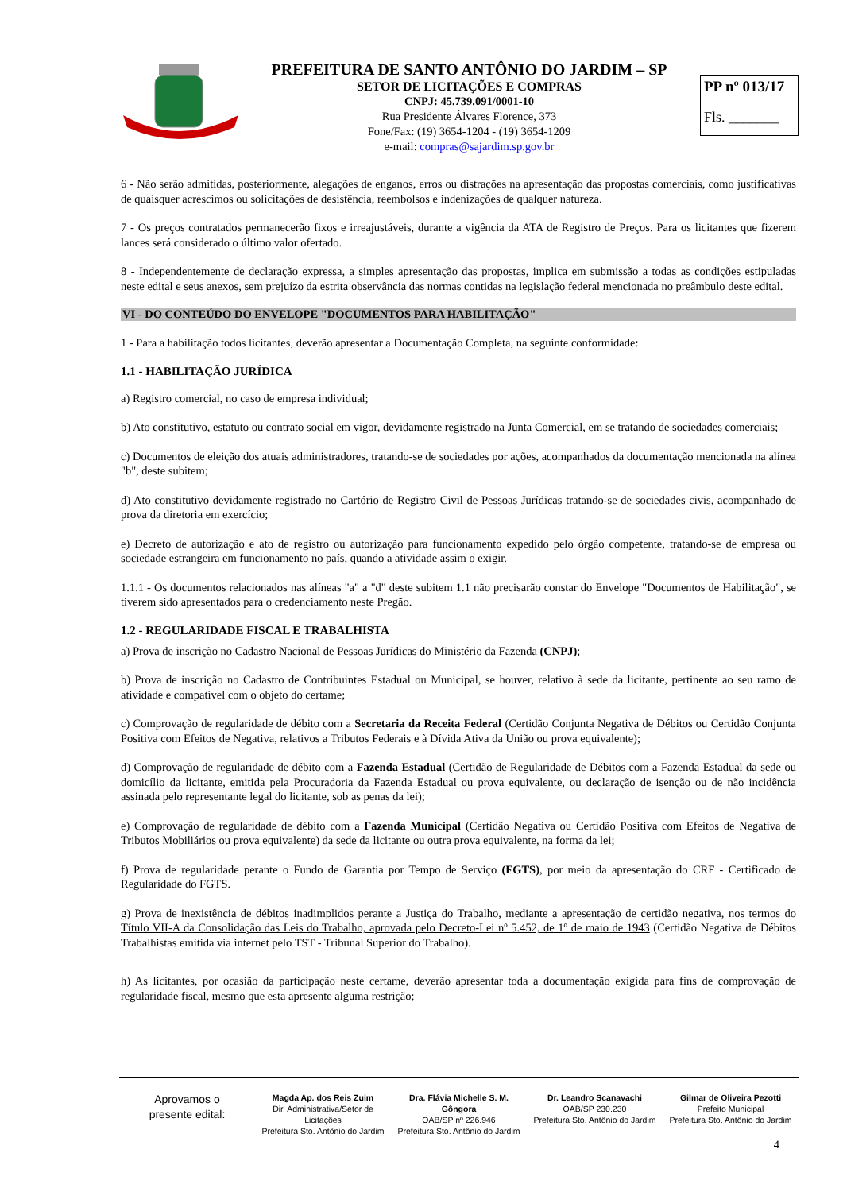PREFEITURA DE SANTO ANTÔNIO DO JARDIM – SP
SETOR DE LICITAÇÕES E COMPRAS
CNPJ: 45.739.091/0001-10
Rua Presidente Álvares Florence, 373
Fone/Fax: (19) 3654-1204 - (19) 3654-1209
e-mail: compras@sajardim.sp.gov.br
PP nº 013/17
Fls. _______
6 - Não serão admitidas, posteriormente, alegações de enganos, erros ou distrações na apresentação das propostas comerciais, como justificativas de quaisquer acréscimos ou solicitações de desistência, reembolsos e indenizações de qualquer natureza.
7 - Os preços contratados permanecerão fixos e irreajustáveis, durante a vigência da ATA de Registro de Preços. Para os licitantes que fizerem lances será considerado o último valor ofertado.
8 - Independentemente de declaração expressa, a simples apresentação das propostas, implica em submissão a todas as condições estipuladas neste edital e seus anexos, sem prejuízo da estrita observância das normas contidas na legislação federal mencionada no preâmbulo deste edital.
VI - DO CONTEÚDO DO ENVELOPE "DOCUMENTOS PARA HABILITAÇÃO"
1 - Para a habilitação todos licitantes, deverão apresentar a Documentação Completa, na seguinte conformidade:
1.1 - HABILITAÇÃO JURÍDICA
a) Registro comercial, no caso de empresa individual;
b) Ato constitutivo, estatuto ou contrato social em vigor, devidamente registrado na Junta Comercial, em se tratando de sociedades comerciais;
c) Documentos de eleição dos atuais administradores, tratando-se de sociedades por ações, acompanhados da documentação mencionada na alínea "b", deste subitem;
d) Ato constitutivo devidamente registrado no Cartório de Registro Civil de Pessoas Jurídicas tratando-se de sociedades civis, acompanhado de prova da diretoria em exercício;
e) Decreto de autorização e ato de registro ou autorização para funcionamento expedido pelo órgão competente, tratando-se de empresa ou sociedade estrangeira em funcionamento no país, quando a atividade assim o exigir.
1.1.1 - Os documentos relacionados nas alíneas "a" a "d" deste subitem 1.1 não precisarão constar do Envelope "Documentos de Habilitação", se tiverem sido apresentados para o credenciamento neste Pregão.
1.2 - REGULARIDADE FISCAL E TRABALHISTA
a) Prova de inscrição no Cadastro Nacional de Pessoas Jurídicas do Ministério da Fazenda (CNPJ);
b) Prova de inscrição no Cadastro de Contribuintes Estadual ou Municipal, se houver, relativo à sede da licitante, pertinente ao seu ramo de atividade e compatível com o objeto do certame;
c) Comprovação de regularidade de débito com a Secretaria da Receita Federal (Certidão Conjunta Negativa de Débitos ou Certidão Conjunta Positiva com Efeitos de Negativa, relativos a Tributos Federais e à Dívida Ativa da União ou prova equivalente);
d) Comprovação de regularidade de débito com a Fazenda Estadual (Certidão de Regularidade de Débitos com a Fazenda Estadual da sede ou domicílio da licitante, emitida pela Procuradoria da Fazenda Estadual ou prova equivalente, ou declaração de isenção ou de não incidência assinada pelo representante legal do licitante, sob as penas da lei);
e) Comprovação de regularidade de débito com a Fazenda Municipal (Certidão Negativa ou Certidão Positiva com Efeitos de Negativa de Tributos Mobiliários ou prova equivalente) da sede da licitante ou outra prova equivalente, na forma da lei;
f) Prova de regularidade perante o Fundo de Garantia por Tempo de Serviço (FGTS), por meio da apresentação do CRF - Certificado de Regularidade do FGTS.
g) Prova de inexistência de débitos inadimplidos perante a Justiça do Trabalho, mediante a apresentação de certidão negativa, nos termos do Título VII-A da Consolidação das Leis do Trabalho, aprovada pelo Decreto-Lei nº 5.452, de 1º de maio de 1943 (Certidão Negativa de Débitos Trabalhistas emitida via internet pelo TST - Tribunal Superior do Trabalho).
h) As licitantes, por ocasião da participação neste certame, deverão apresentar toda a documentação exigida para fins de comprovação de regularidade fiscal, mesmo que esta apresente alguma restrição;
Aprovamos o
presente edital:
Magda Ap. dos Reis Zuim
Dir. Administrativa/Setor de Licitações
Prefeitura Sto. Antônio do Jardim
Dra. Flávia Michelle S. M. Gôngora
OAB/SP nº 226.946
Prefeitura Sto. Antônio do Jardim
Dr. Leandro Scanavachi
OAB/SP 230.230
Prefeitura Sto. Antônio do Jardim
Gilmar de Oliveira Pezotti
Prefeito Municipal
Prefeitura Sto. Antônio do Jardim
4